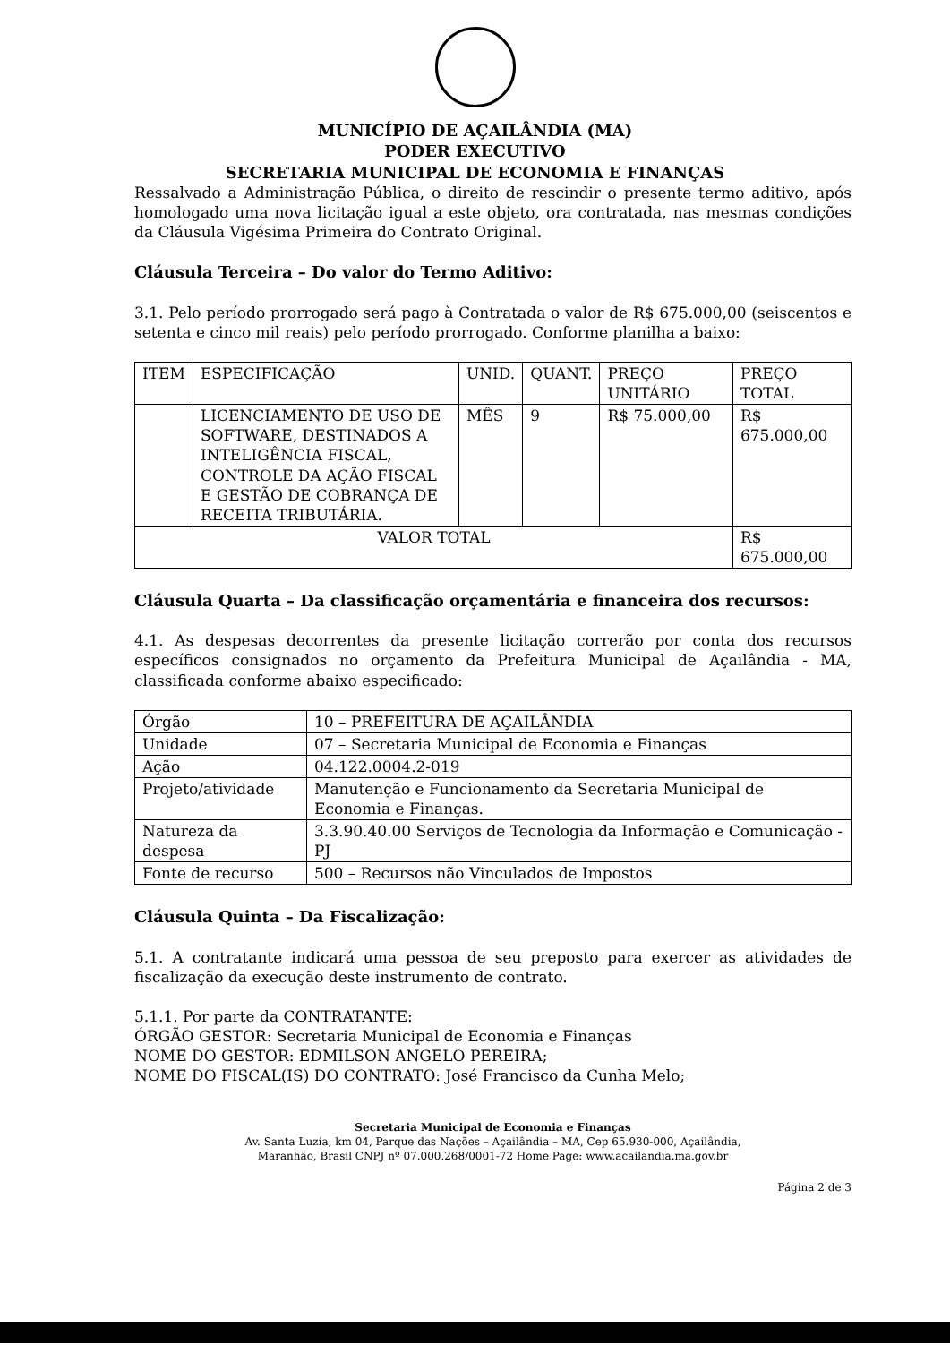MUNICÍPIO DE AÇAILÂNDIA (MA)
PODER EXECUTIVO
SECRETARIA MUNICIPAL DE ECONOMIA E FINANÇAS
Ressalvado a Administração Pública, o direito de rescindir o presente termo aditivo, após homologado uma nova licitação igual a este objeto, ora contratada, nas mesmas condições da Cláusula Vigésima Primeira do Contrato Original.
Cláusula Terceira – Do valor do Termo Aditivo:
3.1. Pelo período prorrogado será pago à Contratada o valor de R$ 675.000,00 (seiscentos e setenta e cinco mil reais) pelo período prorrogado. Conforme planilha a baixo:
| ITEM | ESPECIFICAÇÃO | UNID. | QUANT. | PREÇO UNITÁRIO | PREÇO TOTAL |
| --- | --- | --- | --- | --- | --- |
| | LICENCIAMENTO DE USO DE SOFTWARE, DESTINADOS A INTELIGÊNCIA FISCAL, CONTROLE DA AÇÃO FISCAL E GESTÃO DE COBRANÇA DE RECEITA TRIBUTÁRIA. | MÊS | 9 | R$ 75.000,00 | R$ 675.000,00 |
| VALOR TOTAL | | | | | R$ 675.000,00 |
Cláusula Quarta – Da classificação orçamentária e financeira dos recursos:
4.1. As despesas decorrentes da presente licitação correrão por conta dos recursos específicos consignados no orçamento da Prefeitura Municipal de Açailândia - MA, classificada conforme abaixo especificado:
| Órgão | 10 – PREFEITURA DE AÇAILÂNDIA |
| Unidade | 07 – Secretaria Municipal de Economia e Finanças |
| Ação | 04.122.0004.2-019 |
| Projeto/atividade | Manutenção e Funcionamento da Secretaria Municipal de Economia e Finanças. |
| Natureza da despesa | 3.3.90.40.00 Serviços de Tecnologia da Informação e Comunicação - PJ |
| Fonte de recurso | 500 – Recursos não Vinculados de Impostos |
Cláusula Quinta – Da Fiscalização:
5.1. A contratante indicará uma pessoa de seu preposto para exercer as atividades de fiscalização da execução deste instrumento de contrato.
5.1.1. Por parte da CONTRATANTE:
ÓRGÃO GESTOR: Secretaria Municipal de Economia e Finanças
NOME DO GESTOR: EDMILSON ANGELO PEREIRA;
NOME DO FISCAL(IS) DO CONTRATO: José Francisco da Cunha Melo;
Secretaria Municipal de Economia e Finanças
Av. Santa Luzia, km 04, Parque das Nações – Açailândia – MA, Cep 65.930-000, Açailândia,
Maranhão, Brasil CNPJ nº 07.000.268/0001-72 Home Page: www.acailandia.ma.gov.br
Página 2 de 3